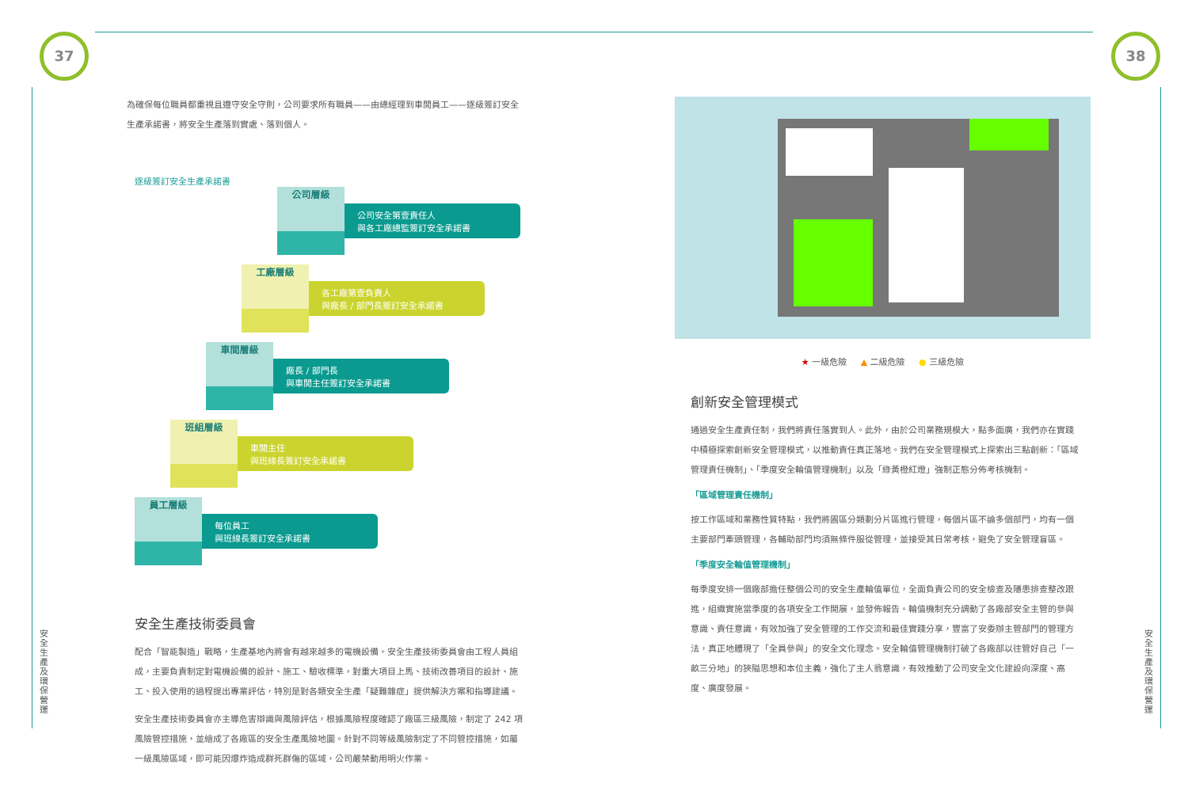37 38
安全生產及環保營運
安全生產及環保營運
為確保每位職員都重視且遵守安全守則，公司要求所有職員——由總經理到車間員工——逐級簽訂安全生產承諾書，將安全生產落到實處、落到個人。
逐級簽訂安全生產承諾書
公司層級
公司安全第壹責任人
與各工廠總監簽訂安全承諾書
工廠層級
各工廠第壹負責人
與廠長 / 部門長簽訂安全承諾書
車間層級
廠長 / 部門長
與車間主任簽訂安全承諾書
班組層級
車間主任
與班線長簽訂安全承諾書
員工層級
每位員工
與班線長簽訂安全承諾書
安全生產技術委員會
配合「智能製造」戰略，生產基地內將會有越來越多的電機設備。安全生產技術委員會由工程人員組成，主要負責制定對電機設備的設計、施工、驗收標準，對重大項目上馬、技術改善項目的設計、施工、投入使用的過程提出專業評估，特別是對各類安全生產「疑難雜症」提供解決方案和指導建議。
安全生產技術委員會亦主導危害辯識與風險評估，根據風險程度確認了廠區三級風險，制定了 242 項風險管控措施，並繪成了各廠區的安全生產風險地圖。針對不同等級風險制定了不同管控措施，如屬一級風險區域，即可能因爆炸造成群死群傷的區域，公司嚴禁動用明火作業。
★ 一級危險 ▲ 二級危險 ● 三級危險
創新安全管理模式
通過安全生產責任制，我們將責任落實到人。此外，由於公司業務規模大，點多面廣，我們亦在實踐中積極探索創新安全管理模式，以推動責任真正落地。我們在安全管理模式上探索出三點創新：「區域管理責任機制」、「季度安全輪值管理機制」以及「綠黃橙紅燈」強制正態分佈考核機制。
「區域管理責任機制」
按工作區域和業務性質特點，我們將園區分類劃分片區進行管理，每個片區不論多個部門，均有一個主要部門牽頭管理，各輔助部門均須無條件服從管理，並接受其日常考核，避免了安全管理盲區。
「季度安全輪值管理機制」
每季度安排一個廠部擔任整個公司的安全生產輪值單位，全面負責公司的安全檢查及隱患排查整改跟進，組織實施當季度的各項安全工作開展，並發佈報告。輪值機制充分調動了各廠部安全主管的參與意識、責任意識，有效加強了安全管理的工作交流和最佳實踐分享，豐富了安委辦主管部門的管理方法，真正地體現了「全員參與」的安全文化理念。安全輪值管理機制打破了各廠部以往管好自己「一畝三分地」的狹隘思想和本位主義，強化了主人翁意識，有效推動了公司安全文化建設向深度、高度、廣度發展。